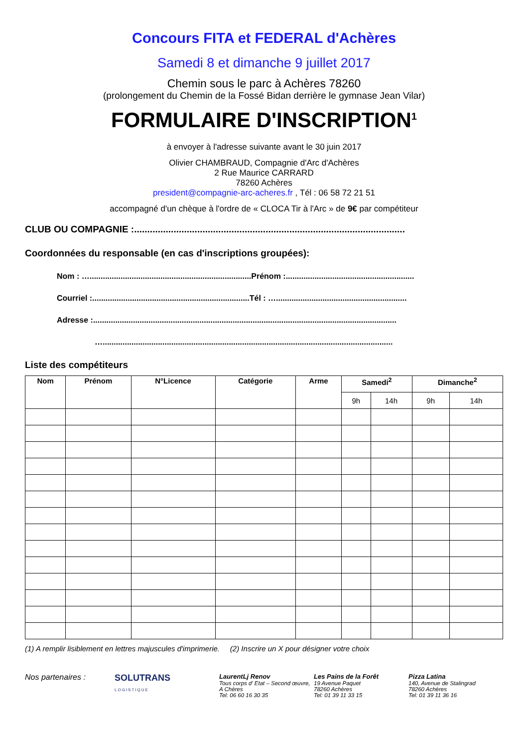Concours FITA et FEDERAL d'Achères
Samedi 8 et dimanche 9 juillet 2017
Chemin sous le parc à Achères 78260
(prolongement du Chemin de la Fossé Bidan derrière le gymnase Jean Vilar)
FORMULAIRE D'INSCRIPTION<sup>1</sup>
à envoyer à l'adresse suivante avant le 30 juin 2017
Olivier CHAMBRAUD, Compagnie d'Arc d'Achères
2 Rue Maurice CARRARD
78260 Achères
president@compagnie-arc-acheres.fr , Tél : 06 58 72 21 51
accompagné d'un chèque à l'ordre de « CLOCA Tir à l'Arc » de 9€ par compétiteur
CLUB OU COMPAGNIE :.......................................................................................................
Coordonnées du responsable (en cas d'inscriptions groupées):
Nom : ….........................................................................Prénom :..........................................................
Courriel :.......................................................................Tél : …...........................................................
Adresse :.........................................................................................................................................
…...................................................................................................................................
Liste des compétiteurs
| Nom | Prénom | N°Licence | Catégorie | Arme | Samedi<sup>2</sup> | | Dimanche<sup>2</sup> | |
| --- | --- | --- | --- | --- | --- | --- | --- | --- |
| | | | | | 9h | 14h | 9h | 14h |
(1) A remplir lisiblement en lettres majuscules d'imprimerie. (2) Inscrire un X pour désigner votre choix
Nos partenaires : SOLUTRANS
LOGISTIQUE
LaurentLj Renov
Tous corps d' Etat – Second œuvre, A Chères
Tel: 06 60 16 30 35
Les Pains de la Forêt
19 Avenue Paquet
78260 Achères
Tel: 01 39 11 33 15
Pizza Latina
140, Avenue de Stalingrad
78260 Achères
Tel: 01 39 11 36 16